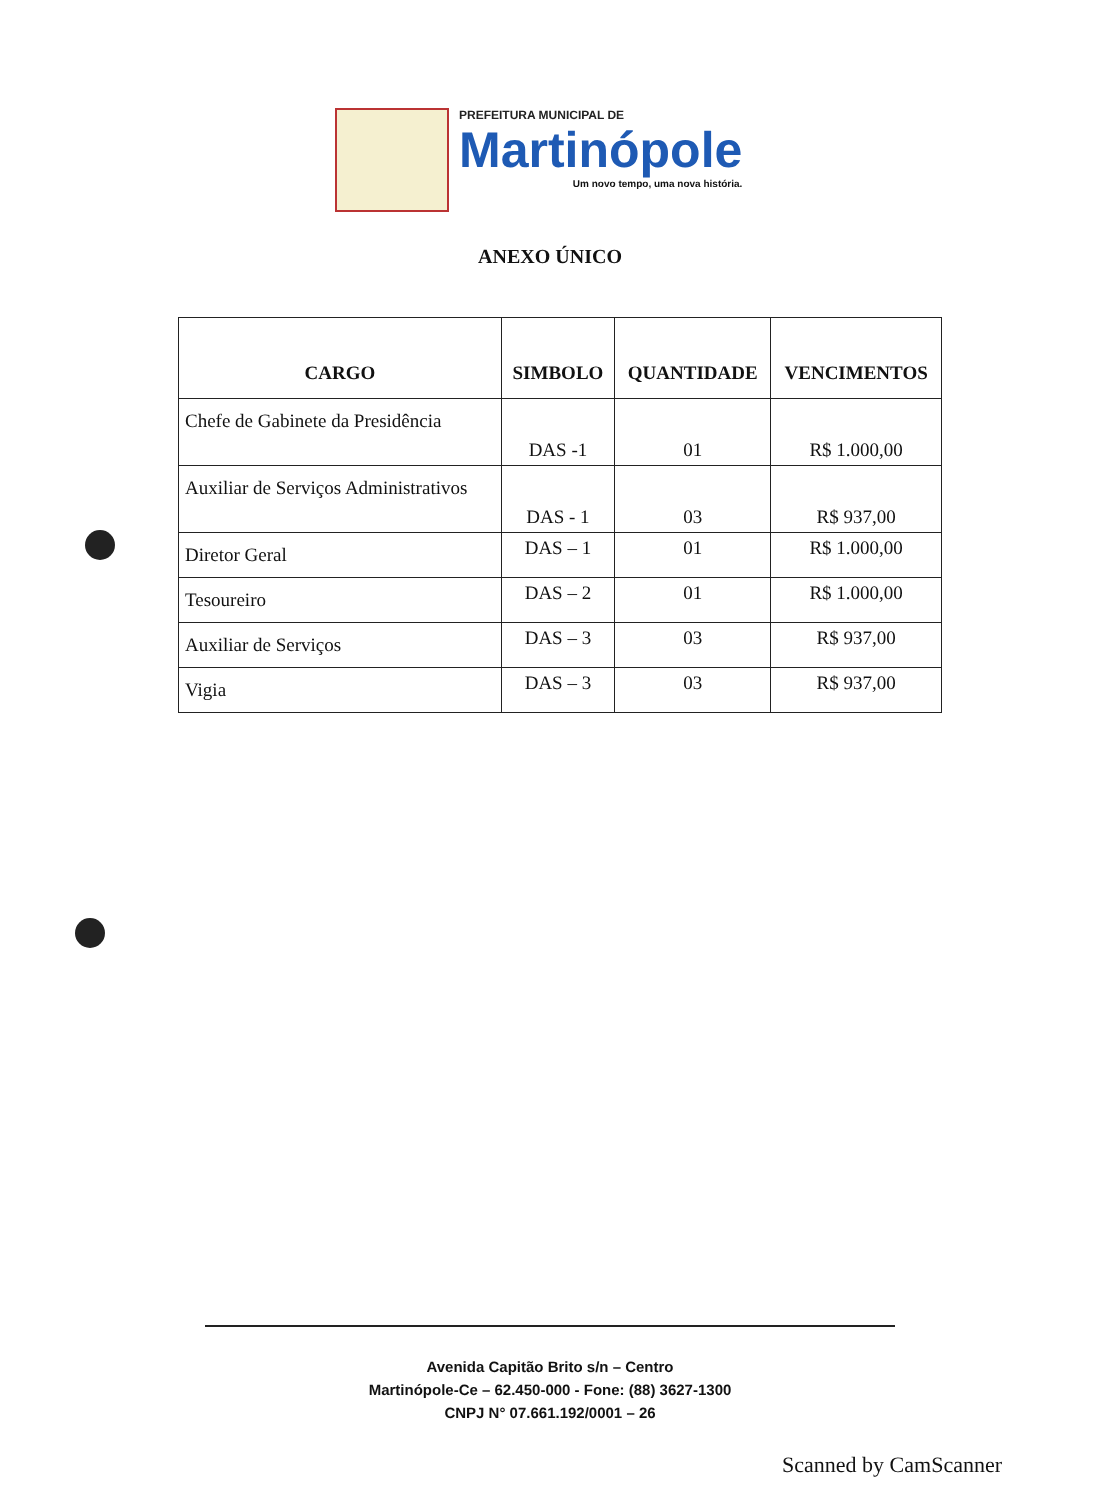PREFEITURA MUNICIPAL DE
Martinópole
Um novo tempo, uma nova história.
ANEXO ÚNICO
| CARGO | SIMBOLO | QUANTIDADE | VENCIMENTOS |
| --- | --- | --- | --- |
| Chefe de Gabinete da Presidência | DAS -1 | 01 | R$ 1.000,00 |
| Auxiliar de Serviços Administrativos | DAS - 1 | 03 | R$ 937,00 |
| Diretor Geral | DAS – 1 | 01 | R$ 1.000,00 |
| Tesoureiro | DAS – 2 | 01 | R$ 1.000,00 |
| Auxiliar de Serviços | DAS – 3 | 03 | R$ 937,00 |
| Vigia | DAS – 3 | 03 | R$ 937,00 |
Avenida Capitão Brito s/n – Centro
Martinópole-Ce – 62.450-000 - Fone: (88) 3627-1300
CNPJ N° 07.661.192/0001 – 26
Scanned by CamScanner